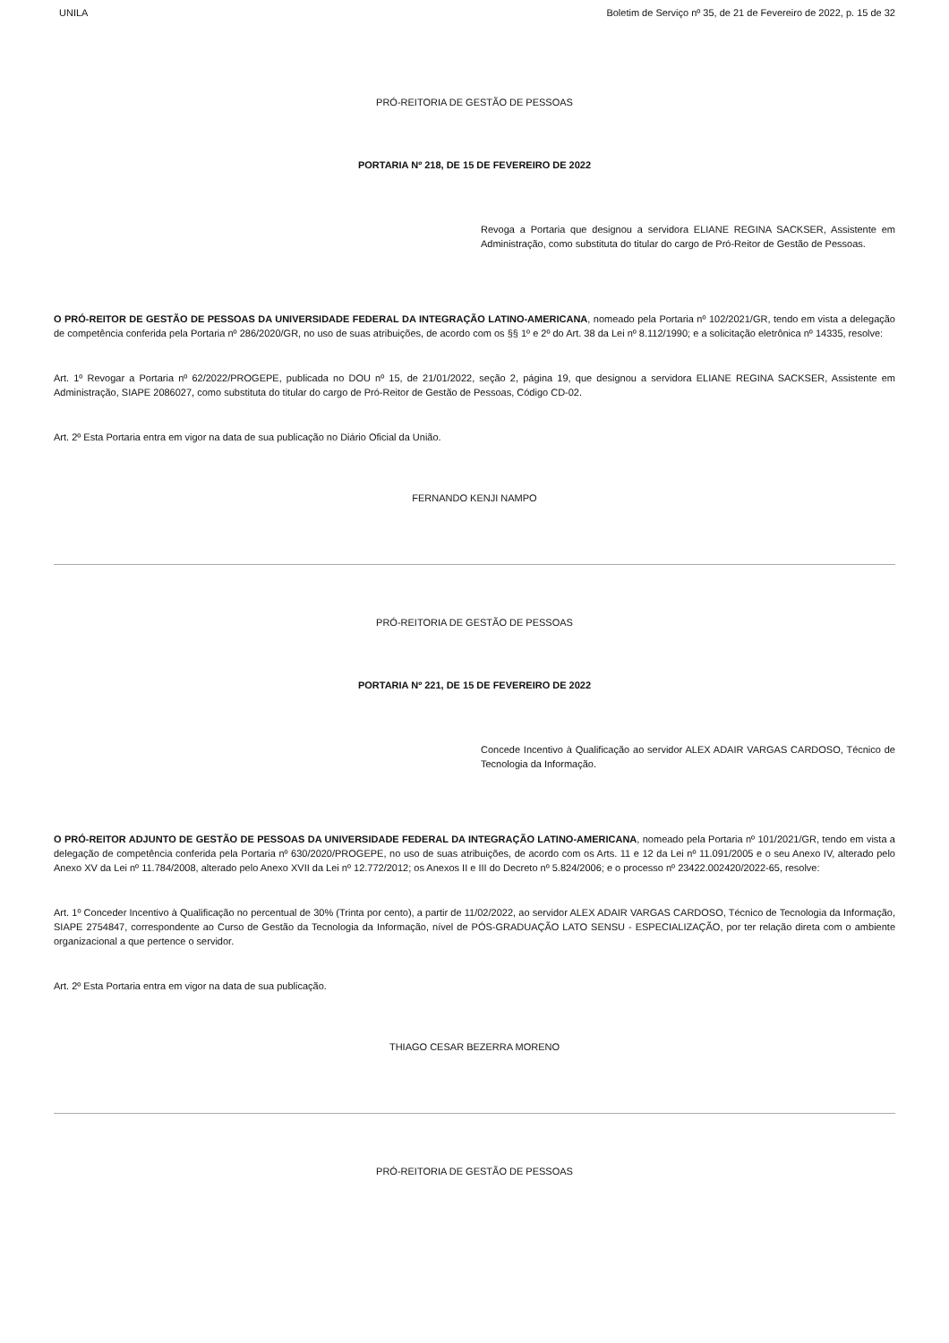UNILA Boletim de Serviço nº 35, de 21 de Fevereiro de 2022, p. 15 de 32
PRÓ-REITORIA DE GESTÃO DE PESSOAS
PORTARIA Nº 218, DE 15 DE FEVEREIRO DE 2022
Revoga a Portaria que designou a servidora ELIANE REGINA SACKSER, Assistente em Administração, como substituta do titular do cargo de Pró-Reitor de Gestão de Pessoas.
O PRÓ-REITOR DE GESTÃO DE PESSOAS DA UNIVERSIDADE FEDERAL DA INTEGRAÇÃO LATINO-AMERICANA, nomeado pela Portaria nº 102/2021/GR, tendo em vista a delegação de competência conferida pela Portaria nº 286/2020/GR, no uso de suas atribuições, de acordo com os §§ 1º e 2º do Art. 38 da Lei nº 8.112/1990; e a solicitação eletrônica nº 14335, resolve:
Art. 1º Revogar a Portaria nº 62/2022/PROGEPE, publicada no DOU nº 15, de 21/01/2022, seção 2, página 19, que designou a servidora ELIANE REGINA SACKSER, Assistente em Administração, SIAPE 2086027, como substituta do titular do cargo de Pró-Reitor de Gestão de Pessoas, Código CD-02.
Art. 2º Esta Portaria entra em vigor na data de sua publicação no Diário Oficial da União.
FERNANDO KENJI NAMPO
PRÓ-REITORIA DE GESTÃO DE PESSOAS
PORTARIA Nº 221, DE 15 DE FEVEREIRO DE 2022
Concede Incentivo à Qualificação ao servidor ALEX ADAIR VARGAS CARDOSO, Técnico de Tecnologia da Informação.
O PRÓ-REITOR ADJUNTO DE GESTÃO DE PESSOAS DA UNIVERSIDADE FEDERAL DA INTEGRAÇÃO LATINO-AMERICANA, nomeado pela Portaria nº 101/2021/GR, tendo em vista a delegação de competência conferida pela Portaria nº 630/2020/PROGEPE, no uso de suas atribuições, de acordo com os Arts. 11 e 12 da Lei nº 11.091/2005 e o seu Anexo IV, alterado pelo Anexo XV da Lei nº 11.784/2008, alterado pelo Anexo XVII da Lei nº 12.772/2012; os Anexos II e III do Decreto nº 5.824/2006; e o processo nº 23422.002420/2022-65, resolve:
Art. 1º Conceder Incentivo à Qualificação no percentual de 30% (Trinta por cento), a partir de 11/02/2022, ao servidor ALEX ADAIR VARGAS CARDOSO, Técnico de Tecnologia da Informação, SIAPE 2754847, correspondente ao Curso de Gestão da Tecnologia da Informação, nível de PÓS-GRADUAÇÃO LATO SENSU - ESPECIALIZAÇÃO, por ter relação direta com o ambiente organizacional a que pertence o servidor.
Art. 2º Esta Portaria entra em vigor na data de sua publicação.
THIAGO CESAR BEZERRA MORENO
PRÓ-REITORIA DE GESTÃO DE PESSOAS